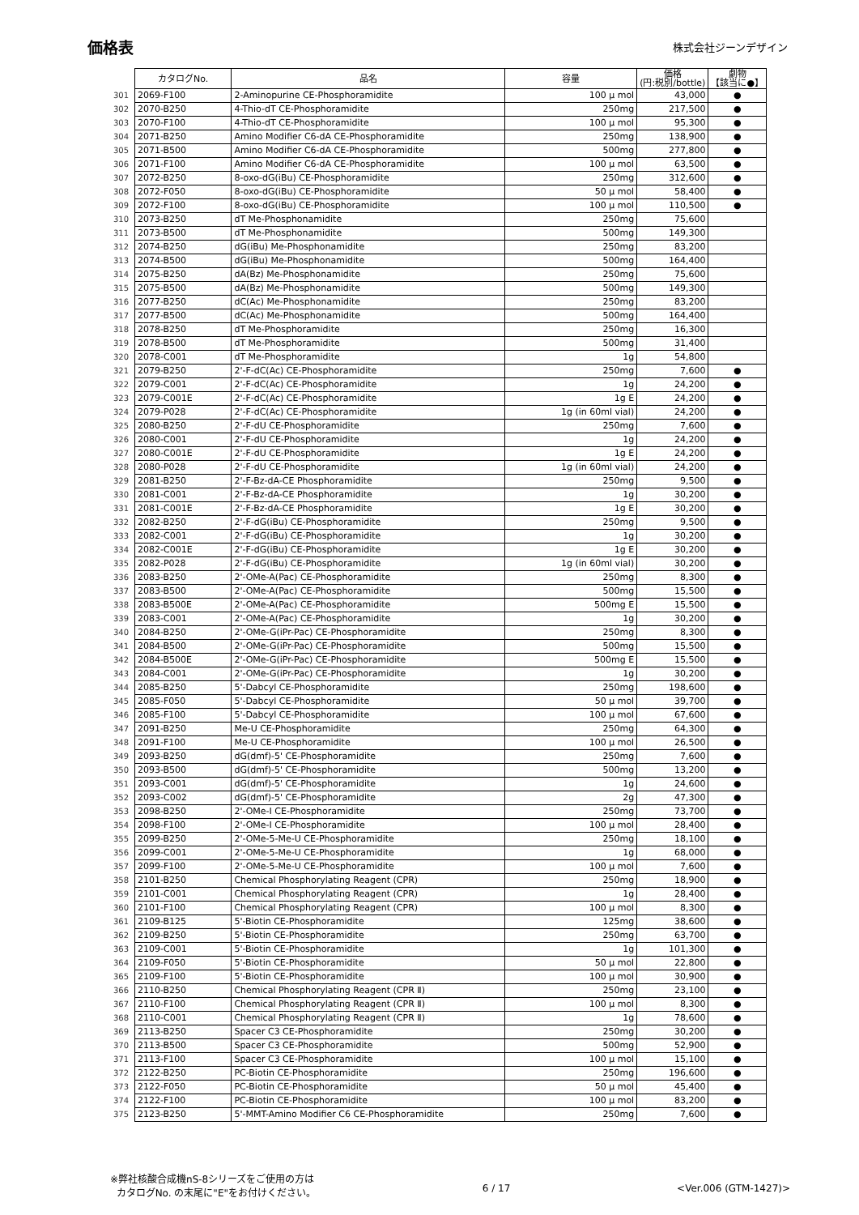価格表
株式会社ジーンデザイン
| | カタログNo. | 品名 | 容量 | 価格 (円:税別/bottle) | 劇物 【該当に●】 |
| --- | --- | --- | --- | --- | --- |
| 301 | 2069-F100 | 2-Aminopurine CE-Phosphoramidite | 100 μ mol | 43,000 | ● |
| 302 | 2070-B250 | 4-Thio-dT CE-Phosphoramidite | 250mg | 217,500 | ● |
| 303 | 2070-F100 | 4-Thio-dT CE-Phosphoramidite | 100 μ mol | 95,300 | ● |
| 304 | 2071-B250 | Amino Modifier C6-dA CE-Phosphoramidite | 250mg | 138,900 | ● |
| 305 | 2071-B500 | Amino Modifier C6-dA CE-Phosphoramidite | 500mg | 277,800 | ● |
| 306 | 2071-F100 | Amino Modifier C6-dA CE-Phosphoramidite | 100 μ mol | 63,500 | ● |
| 307 | 2072-B250 | 8-oxo-dG(iBu) CE-Phosphoramidite | 250mg | 312,600 | ● |
| 308 | 2072-F050 | 8-oxo-dG(iBu) CE-Phosphoramidite | 50 μ mol | 58,400 | ● |
| 309 | 2072-F100 | 8-oxo-dG(iBu) CE-Phosphoramidite | 100 μ mol | 110,500 | ● |
| 310 | 2073-B250 | dT Me-Phosphonamidite | 250mg | 75,600 | |
| 311 | 2073-B500 | dT Me-Phosphonamidite | 500mg | 149,300 | |
| 312 | 2074-B250 | dG(iBu) Me-Phosphonamidite | 250mg | 83,200 | |
| 313 | 2074-B500 | dG(iBu) Me-Phosphonamidite | 500mg | 164,400 | |
| 314 | 2075-B250 | dA(Bz) Me-Phosphonamidite | 250mg | 75,600 | |
| 315 | 2075-B500 | dA(Bz) Me-Phosphonamidite | 500mg | 149,300 | |
| 316 | 2077-B250 | dC(Ac) Me-Phosphonamidite | 250mg | 83,200 | |
| 317 | 2077-B500 | dC(Ac) Me-Phosphonamidite | 500mg | 164,400 | |
| 318 | 2078-B250 | dT Me-Phosphoramidite | 250mg | 16,300 | |
| 319 | 2078-B500 | dT Me-Phosphoramidite | 500mg | 31,400 | |
| 320 | 2078-C001 | dT Me-Phosphoramidite | 1g | 54,800 | |
| 321 | 2079-B250 | 2'-F-dC(Ac) CE-Phosphoramidite | 250mg | 7,600 | ● |
| 322 | 2079-C001 | 2'-F-dC(Ac) CE-Phosphoramidite | 1g | 24,200 | ● |
| 323 | 2079-C001E | 2'-F-dC(Ac) CE-Phosphoramidite | 1g E | 24,200 | ● |
| 324 | 2079-P028 | 2'-F-dC(Ac) CE-Phosphoramidite | 1g (in 60ml vial) | 24,200 | ● |
| 325 | 2080-B250 | 2'-F-dU CE-Phosphoramidite | 250mg | 7,600 | ● |
| 326 | 2080-C001 | 2'-F-dU CE-Phosphoramidite | 1g | 24,200 | ● |
| 327 | 2080-C001E | 2'-F-dU CE-Phosphoramidite | 1g E | 24,200 | ● |
| 328 | 2080-P028 | 2'-F-dU CE-Phosphoramidite | 1g (in 60ml vial) | 24,200 | ● |
| 329 | 2081-B250 | 2'-F-Bz-dA-CE Phosphoramidite | 250mg | 9,500 | ● |
| 330 | 2081-C001 | 2'-F-Bz-dA-CE Phosphoramidite | 1g | 30,200 | ● |
| 331 | 2081-C001E | 2'-F-Bz-dA-CE Phosphoramidite | 1g E | 30,200 | ● |
| 332 | 2082-B250 | 2'-F-dG(iBu) CE-Phosphoramidite | 250mg | 9,500 | ● |
| 333 | 2082-C001 | 2'-F-dG(iBu) CE-Phosphoramidite | 1g | 30,200 | ● |
| 334 | 2082-C001E | 2'-F-dG(iBu) CE-Phosphoramidite | 1g E | 30,200 | ● |
| 335 | 2082-P028 | 2'-F-dG(iBu) CE-Phosphoramidite | 1g (in 60ml vial) | 30,200 | ● |
| 336 | 2083-B250 | 2'-OMe-A(Pac) CE-Phosphoramidite | 250mg | 8,300 | ● |
| 337 | 2083-B500 | 2'-OMe-A(Pac) CE-Phosphoramidite | 500mg | 15,500 | ● |
| 338 | 2083-B500E | 2'-OMe-A(Pac) CE-Phosphoramidite | 500mg E | 15,500 | ● |
| 339 | 2083-C001 | 2'-OMe-A(Pac) CE-Phosphoramidite | 1g | 30,200 | ● |
| 340 | 2084-B250 | 2'-OMe-G(iPr-Pac) CE-Phosphoramidite | 250mg | 8,300 | ● |
| 341 | 2084-B500 | 2'-OMe-G(iPr-Pac) CE-Phosphoramidite | 500mg | 15,500 | ● |
| 342 | 2084-B500E | 2'-OMe-G(iPr-Pac) CE-Phosphoramidite | 500mg E | 15,500 | ● |
| 343 | 2084-C001 | 2'-OMe-G(iPr-Pac) CE-Phosphoramidite | 1g | 30,200 | ● |
| 344 | 2085-B250 | 5'-Dabcyl CE-Phosphoramidite | 250mg | 198,600 | ● |
| 345 | 2085-F050 | 5'-Dabcyl CE-Phosphoramidite | 50 μ mol | 39,700 | ● |
| 346 | 2085-F100 | 5'-Dabcyl CE-Phosphoramidite | 100 μ mol | 67,600 | ● |
| 347 | 2091-B250 | Me-U CE-Phosphoramidite | 250mg | 64,300 | ● |
| 348 | 2091-F100 | Me-U CE-Phosphoramidite | 100 μ mol | 26,500 | ● |
| 349 | 2093-B250 | dG(dmf)-5' CE-Phosphoramidite | 250mg | 7,600 | ● |
| 350 | 2093-B500 | dG(dmf)-5' CE-Phosphoramidite | 500mg | 13,200 | ● |
| 351 | 2093-C001 | dG(dmf)-5' CE-Phosphoramidite | 1g | 24,600 | ● |
| 352 | 2093-C002 | dG(dmf)-5' CE-Phosphoramidite | 2g | 47,300 | ● |
| 353 | 2098-B250 | 2'-OMe-I CE-Phosphoramidite | 250mg | 73,700 | ● |
| 354 | 2098-F100 | 2'-OMe-I CE-Phosphoramidite | 100 μ mol | 28,400 | ● |
| 355 | 2099-B250 | 2'-OMe-5-Me-U CE-Phosphoramidite | 250mg | 18,100 | ● |
| 356 | 2099-C001 | 2'-OMe-5-Me-U CE-Phosphoramidite | 1g | 68,000 | ● |
| 357 | 2099-F100 | 2'-OMe-5-Me-U CE-Phosphoramidite | 100 μ mol | 7,600 | ● |
| 358 | 2101-B250 | Chemical Phosphorylating Reagent (CPR) | 250mg | 18,900 | ● |
| 359 | 2101-C001 | Chemical Phosphorylating Reagent (CPR) | 1g | 28,400 | ● |
| 360 | 2101-F100 | Chemical Phosphorylating Reagent (CPR) | 100 μ mol | 8,300 | ● |
| 361 | 2109-B125 | 5'-Biotin CE-Phosphoramidite | 125mg | 38,600 | ● |
| 362 | 2109-B250 | 5'-Biotin CE-Phosphoramidite | 250mg | 63,700 | ● |
| 363 | 2109-C001 | 5'-Biotin CE-Phosphoramidite | 1g | 101,300 | ● |
| 364 | 2109-F050 | 5'-Biotin CE-Phosphoramidite | 50 μ mol | 22,800 | ● |
| 365 | 2109-F100 | 5'-Biotin CE-Phosphoramidite | 100 μ mol | 30,900 | ● |
| 366 | 2110-B250 | Chemical Phosphorylating Reagent (CPR Ⅱ) | 250mg | 23,100 | ● |
| 367 | 2110-F100 | Chemical Phosphorylating Reagent (CPR Ⅱ) | 100 μ mol | 8,300 | ● |
| 368 | 2110-C001 | Chemical Phosphorylating Reagent (CPR Ⅱ) | 1g | 78,600 | ● |
| 369 | 2113-B250 | Spacer C3 CE-Phosphoramidite | 250mg | 30,200 | ● |
| 370 | 2113-B500 | Spacer C3 CE-Phosphoramidite | 500mg | 52,900 | ● |
| 371 | 2113-F100 | Spacer C3 CE-Phosphoramidite | 100 μ mol | 15,100 | ● |
| 372 | 2122-B250 | PC-Biotin CE-Phosphoramidite | 250mg | 196,600 | ● |
| 373 | 2122-F050 | PC-Biotin CE-Phosphoramidite | 50 μ mol | 45,400 | ● |
| 374 | 2122-F100 | PC-Biotin CE-Phosphoramidite | 100 μ mol | 83,200 | ● |
| 375 | 2123-B250 | 5'-MMT-Amino Modifier C6 CE-Phosphoramidite | 250mg | 7,600 | ● |
※弊社核酸合成機nS-8シリーズをご使用の方は
カタログNo. の末尾に"E"をお付けください。
6 / 17 <Ver.006 (GTM-1427)>